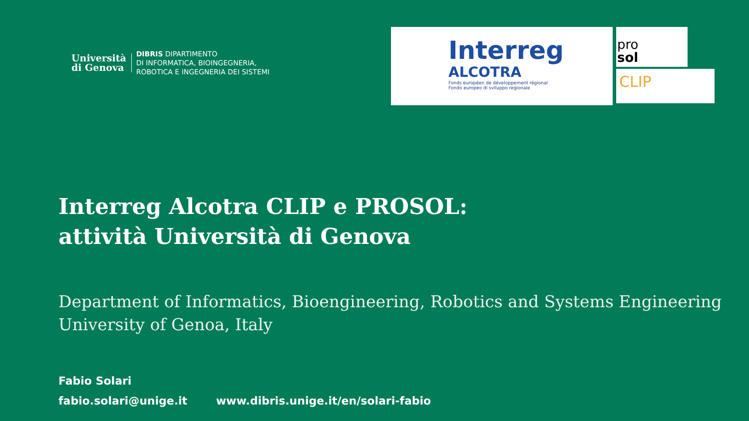Università
di Genova
DIBRIS DIPARTIMENTO
DI INFORMATICA, BIOINGEGNERIA,
ROBOTICA E INGEGNERIA DEI SISTEMI
Interreg
ALCOTRA
Fonds européen de développement régional
Fondo europeo di sviluppo regionale
pro
sol
CLIP
Interreg Alcotra CLIP e PROSOL:
attività Università di Genova
Department of Informatics, Bioengineering, Robotics and Systems Engineering
University of Genoa, Italy
Fabio Solari
fabio.solari@unige.it www.dibris.unige.it/en/solari-fabio